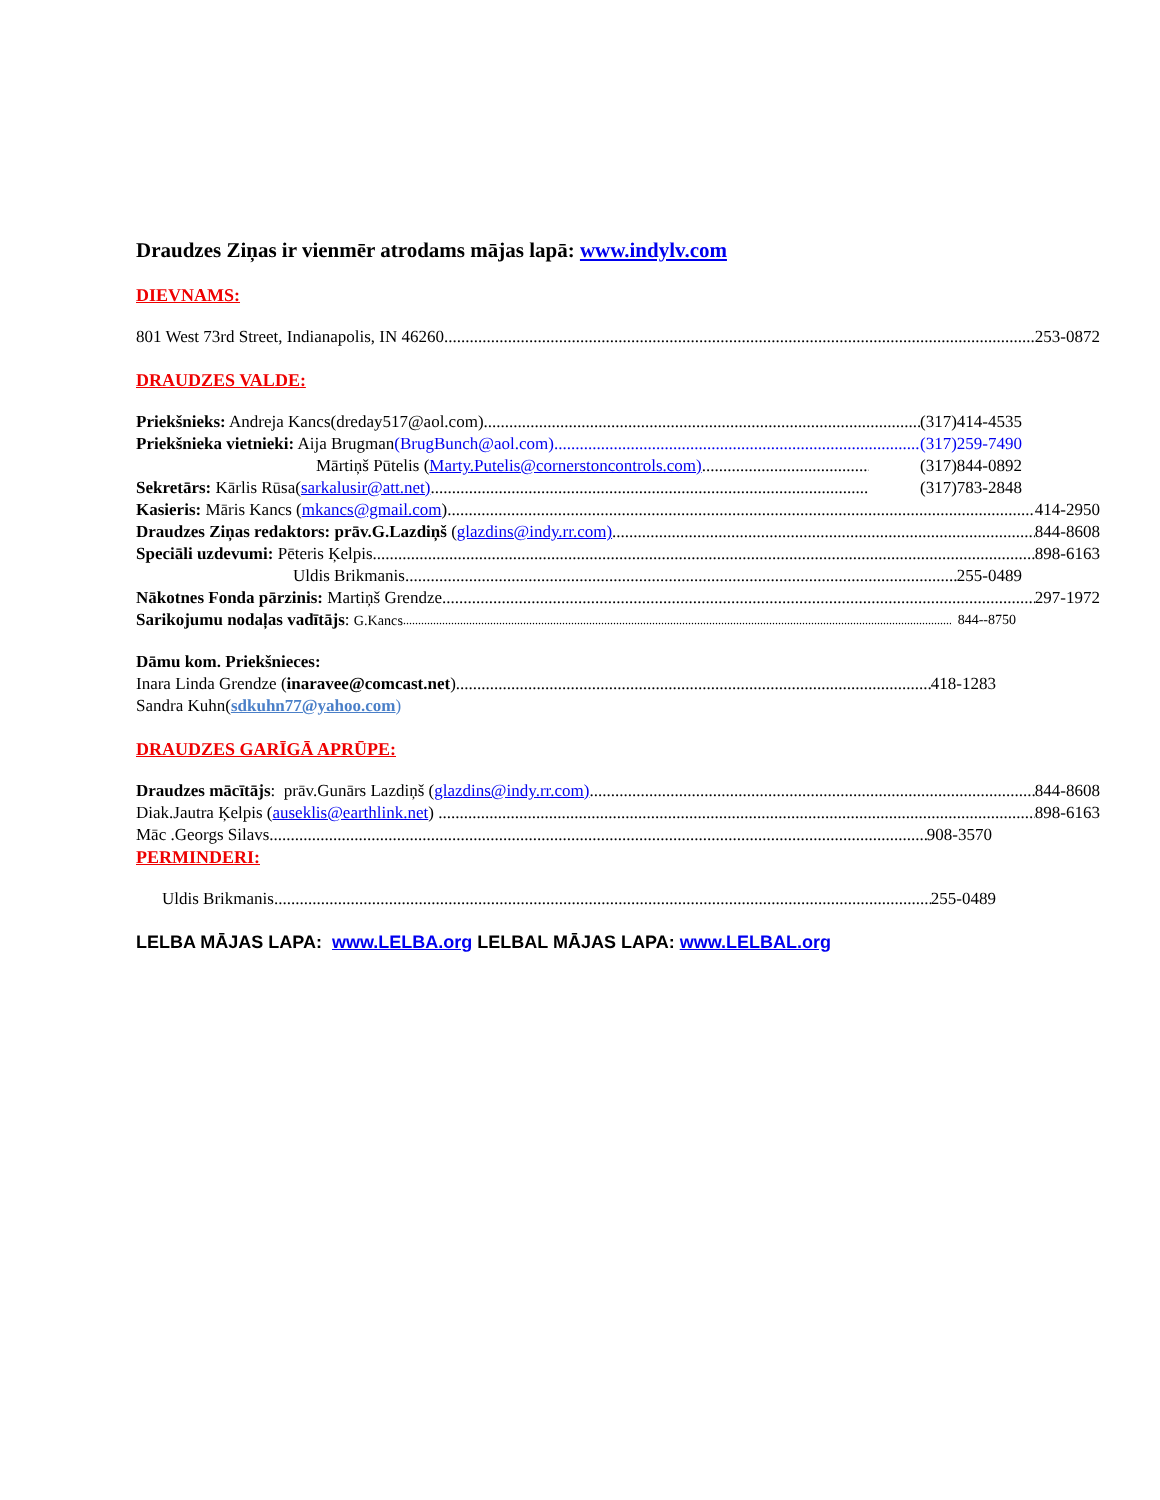Draudzes Ziņas ir vienmēr atrodams mājas lapā: www.indylv.com
DIEVNAMS:
801 West 73rd Street, Indianapolis, IN 46260 253-0872
DRAUDZES VALDE:
Priekšnieks: Andreja Kancs(dreday517@aol.com) (317)414-4535
Priekšnieka vietnieki: Aija Brugman(BrugBunch@aol.com) (317)259-7490
Mārtiņš Pūtelis (Marty.Putelis@cornerstoncontrols.com) (317)844-0892
Sekretārs: Kārlis Rūsa(sarkalusir@att.net) (317)783-2848
Kasieris: Māris Kancs (mkancs@gmail.com) 414-2950
Draudzes Ziņas redaktors: prāv.G.Lazdiņš (glazdins@indy.rr.com) 844-8608
Speciāli uzdevumi: Pēteris Ķelpis 898-6163
Uldis Brikmanis 255-0489
Nākotnes Fonda pārzinis: Martiņš Grendze 297-1972
Sarikojumu nodaļas vadītājs: G.Kancs 844--8750
Dāmu kom. Priekšnieces:
Inara Linda Grendze (inaravee@comcast.net) 418-1283
Sandra Kuhn(sdkuhn77@yahoo.com)
DRAUDZES GARĪGĀ APRŪPE:
Draudzes mācītājs: prāv.Gunārs Lazdiņš (glazdins@indy.rr.com) 844-8608
Diak.Jautra Ķelpis (auseklis@earthlink.net) 898-6163
Māc .Georgs Silavs 908-3570
PERMINDERI:
Uldis Brikmanis 255-0489
LELBA MĀJAS LAPA: www.LELBA.org LELBAL MĀJAS LAPA: www.LELBAL.org